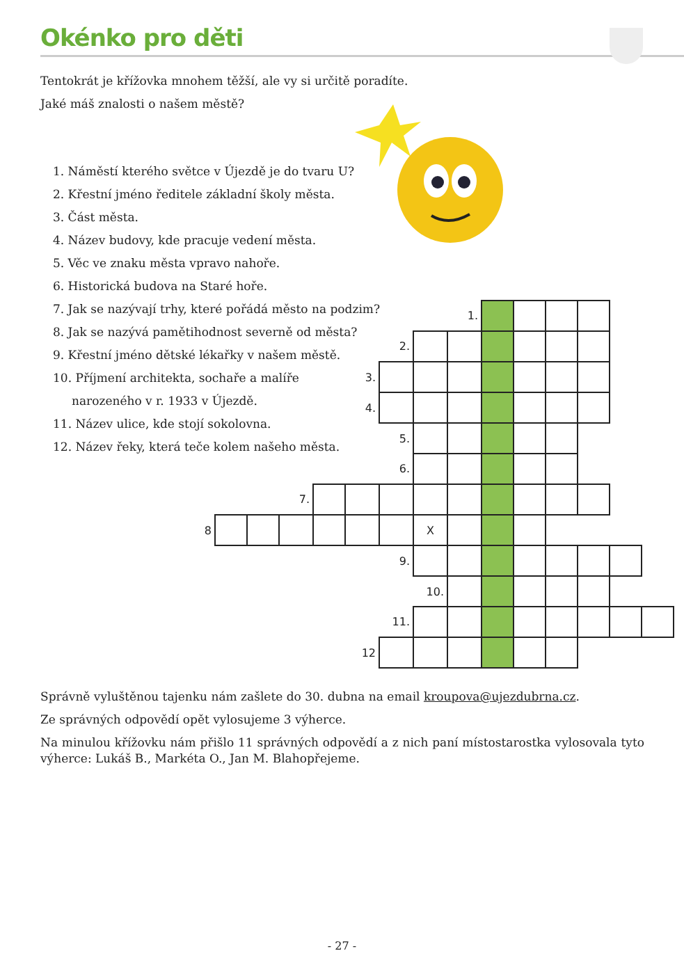Okénko pro děti
Tentokrát je křížovka mnohem těžší, ale vy si určitě poradíte.
Jaké máš znalosti o našem městě?
1. Náměstí kterého světce v Újezdě je do tvaru U?
2. Křestní jméno ředitele základní školy města.
3. Část města.
4. Název budovy, kde pracuje vedení města.
5. Věc ve znaku města vpravo nahoře.
6. Historická budova na Staré hoře.
7. Jak se nazývají trhy, které pořádá město na podzim?
8. Jak se nazývá pamětihodnost severně od města?
9. Křestní jméno dětské lékařky v našem městě.
10. Příjmení architekta, sochaře a malíře
narozeného v r. 1933 v Újezdě.
11. Název ulice, kde stojí sokolovna.
12. Název řeky, která teče kolem našeho města.
| | | | | | | | | 1. | | | | | | |
| | | | | | | 2. | | | | | | | | |
| | | | | | 3. | | | | | | | | | |
| | | | | | 4. | | | | | | | | | |
| | | | | | | 5. | | | | | | | | |
| | | | | | | 6. | | | | | | | | |
| | | | 7. | | | | | | | | | | | |
| 8 | | | | | | | X | | | | | | | |
| | | | | | | 9. | | | | | | | | |
| | | | | | | | 10. | | | | | | | |
| | | | | | | 11. | | | | | | | | |
| | | | | | 12 | | | | | | | | | |
Správně vyluštěnou tajenku nám zašlete do 30. dubna na email kroupova@ujezdubrna.cz.
Ze správných odpovědí opět vylosujeme 3 výherce.
Na minulou křížovku nám přišlo 11 správných odpovědí a z nich paní místostarostka vylosovala tyto výherce: Lukáš B., Markéta O., Jan M. Blahopřejeme.
- 27 -